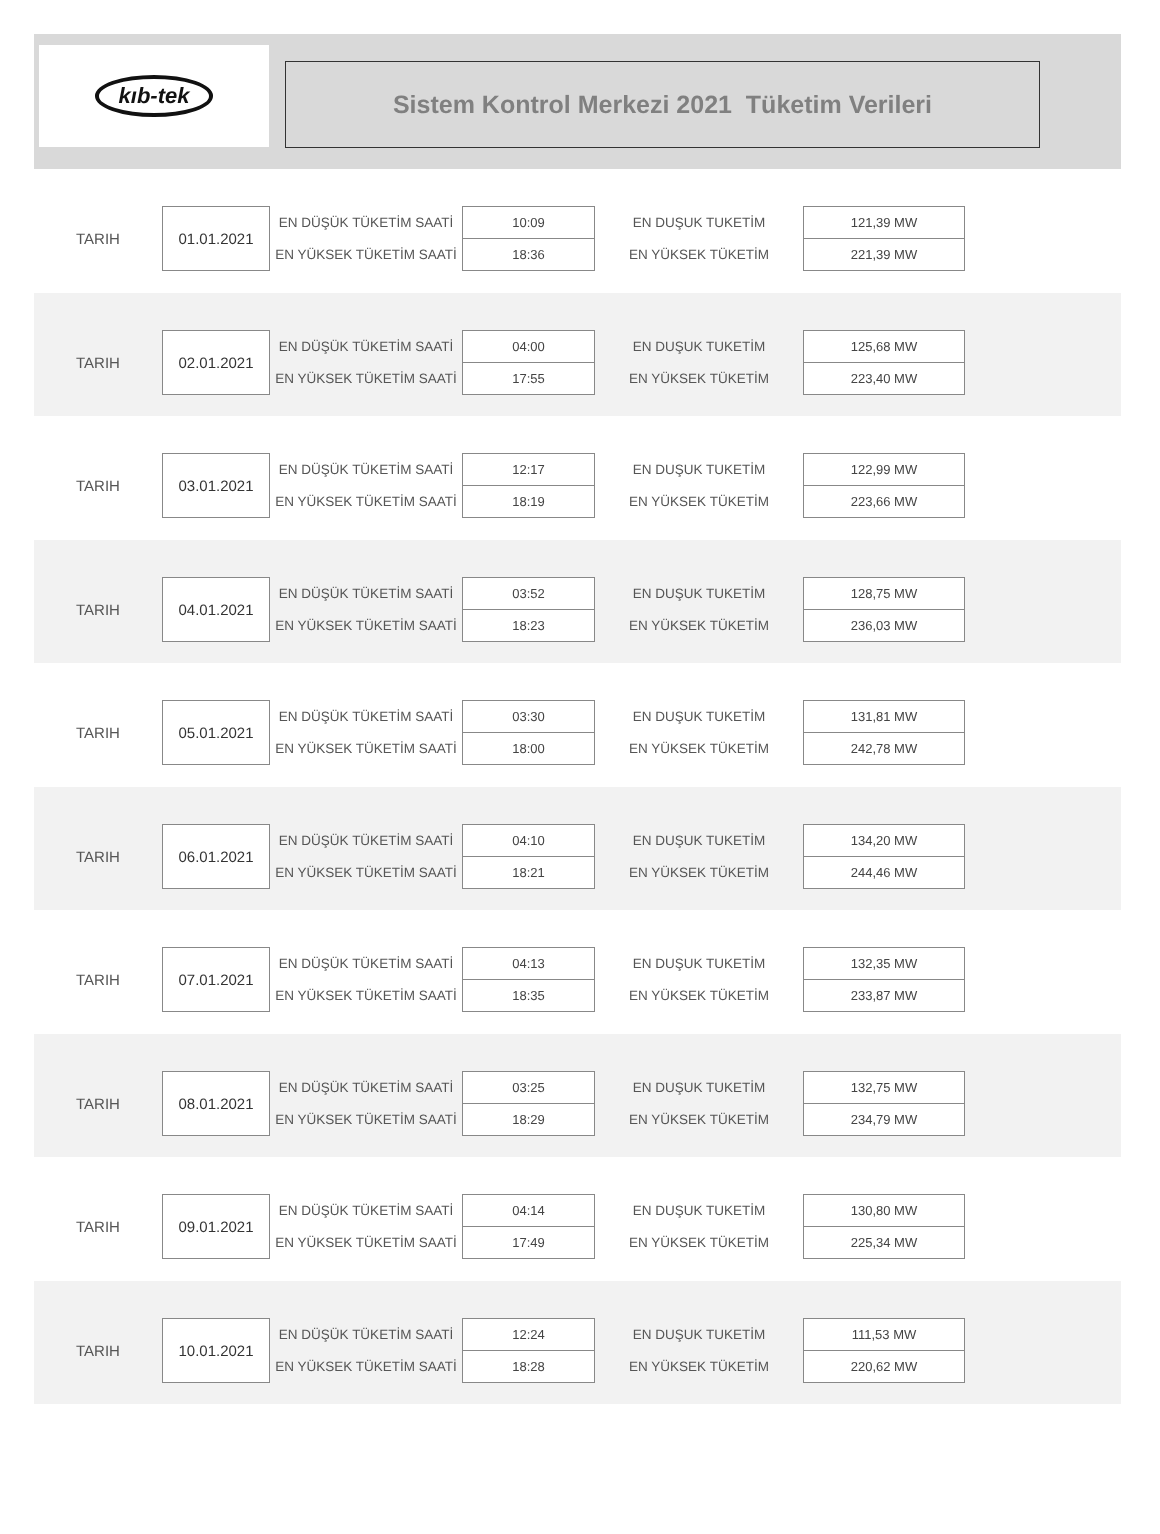kıb-tek
Sistem Kontrol Merkezi 2021 Tüketim Verileri
| TARIH | 01.01.2021 | EN DÜŞÜK TÜKETİM SAATİ | 10:09 | EN DUŞUK TUKETİM | 121,39 MW |
| | | EN YÜKSEK TÜKETİM SAATİ | 18:36 | EN YÜKSEK TÜKETİM | 221,39 MW |
| TARIH | 02.01.2021 | EN DÜŞÜK TÜKETİM SAATİ | 04:00 | EN DUŞUK TUKETİM | 125,68 MW |
| | | EN YÜKSEK TÜKETİM SAATİ | 17:55 | EN YÜKSEK TÜKETİM | 223,40 MW |
| TARIH | 03.01.2021 | EN DÜŞÜK TÜKETİM SAATİ | 12:17 | EN DUŞUK TUKETİM | 122,99 MW |
| | | EN YÜKSEK TÜKETİM SAATİ | 18:19 | EN YÜKSEK TÜKETİM | 223,66 MW |
| TARIH | 04.01.2021 | EN DÜŞÜK TÜKETİM SAATİ | 03:52 | EN DUŞUK TUKETİM | 128,75 MW |
| | | EN YÜKSEK TÜKETİM SAATİ | 18:23 | EN YÜKSEK TÜKETİM | 236,03 MW |
| TARIH | 05.01.2021 | EN DÜŞÜK TÜKETİM SAATİ | 03:30 | EN DUŞUK TUKETİM | 131,81 MW |
| | | EN YÜKSEK TÜKETİM SAATİ | 18:00 | EN YÜKSEK TÜKETİM | 242,78 MW |
| TARIH | 06.01.2021 | EN DÜŞÜK TÜKETİM SAATİ | 04:10 | EN DUŞUK TUKETİM | 134,20 MW |
| | | EN YÜKSEK TÜKETİM SAATİ | 18:21 | EN YÜKSEK TÜKETİM | 244,46 MW |
| TARIH | 07.01.2021 | EN DÜŞÜK TÜKETİM SAATİ | 04:13 | EN DUŞUK TUKETİM | 132,35 MW |
| | | EN YÜKSEK TÜKETİM SAATİ | 18:35 | EN YÜKSEK TÜKETİM | 233,87 MW |
| TARIH | 08.01.2021 | EN DÜŞÜK TÜKETİM SAATİ | 03:25 | EN DUŞUK TUKETİM | 132,75 MW |
| | | EN YÜKSEK TÜKETİM SAATİ | 18:29 | EN YÜKSEK TÜKETİM | 234,79 MW |
| TARIH | 09.01.2021 | EN DÜŞÜK TÜKETİM SAATİ | 04:14 | EN DUŞUK TUKETİM | 130,80 MW |
| | | EN YÜKSEK TÜKETİM SAATİ | 17:49 | EN YÜKSEK TÜKETİM | 225,34 MW |
| TARIH | 10.01.2021 | EN DÜŞÜK TÜKETİM SAATİ | 12:24 | EN DUŞUK TUKETİM | 111,53 MW |
| | | EN YÜKSEK TÜKETİM SAATİ | 18:28 | EN YÜKSEK TÜKETİM | 220,62 MW |